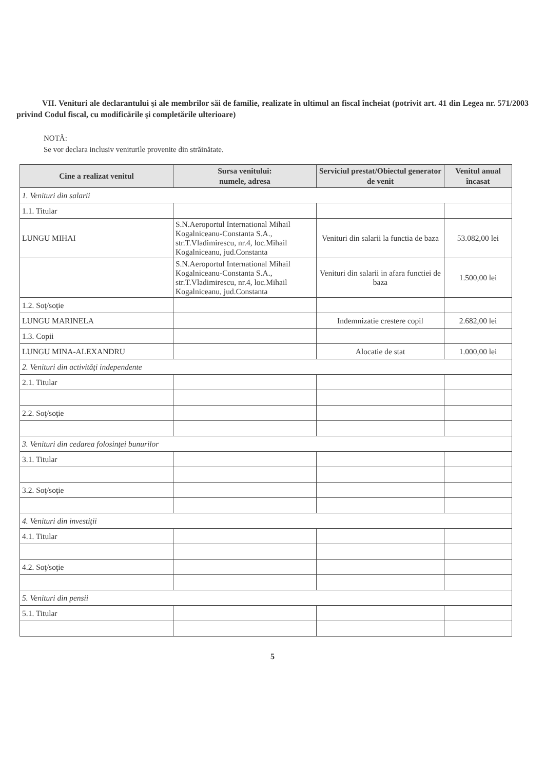VII. Venituri ale declarantului şi ale membrilor săi de familie, realizate în ultimul an fiscal încheiat (potrivit art. 41 din Legea nr. 571/2003 privind Codul fiscal, cu modificările şi completările ulterioare)
NOTĂ:
Se vor declara inclusiv veniturile provenite din străinătate.
| Cine a realizat venitul | Sursa venitului: numele, adresa | Serviciul prestat/Obiectul generator de venit | Venitul anual încasat |
| --- | --- | --- | --- |
| 1. Venituri din salarii | | | |
| 1.1. Titular | | | |
| LUNGU MIHAI | S.N.Aeroportul International Mihail Kogalniceanu-Constanta S.A., str.T.Vladimirescu, nr.4, loc.Mihail Kogalniceanu, jud.Constanta | Venituri din salarii la functia de baza | 53.082,00 lei |
| | S.N.Aeroportul International Mihail Kogalniceanu-Constanta S.A., str.T.Vladimirescu, nr.4, loc.Mihail Kogalniceanu, jud.Constanta | Venituri din salarii in afara functiei de baza | 1.500,00 lei |
| 1.2. Soţ/soţie | | | |
| LUNGU MARINELA | | Indemnizatie crestere copil | 2.682,00 lei |
| 1.3. Copii | | | |
| LUNGU MINA-ALEXANDRU | | Alocatie de stat | 1.000,00 lei |
| 2. Venituri din activităţi independente | | | |
| 2.1. Titular | | | |
| 2.2. Soţ/soţie | | | |
| 3. Venituri din cedarea folosinţei bunurilor | | | |
| 3.1. Titular | | | |
| 3.2. Soţ/soţie | | | |
| 4. Venituri din investiţii | | | |
| 4.1. Titular | | | |
| 4.2. Soţ/soţie | | | |
| 5. Venituri din pensii | | | |
| 5.1. Titular | | | |
5